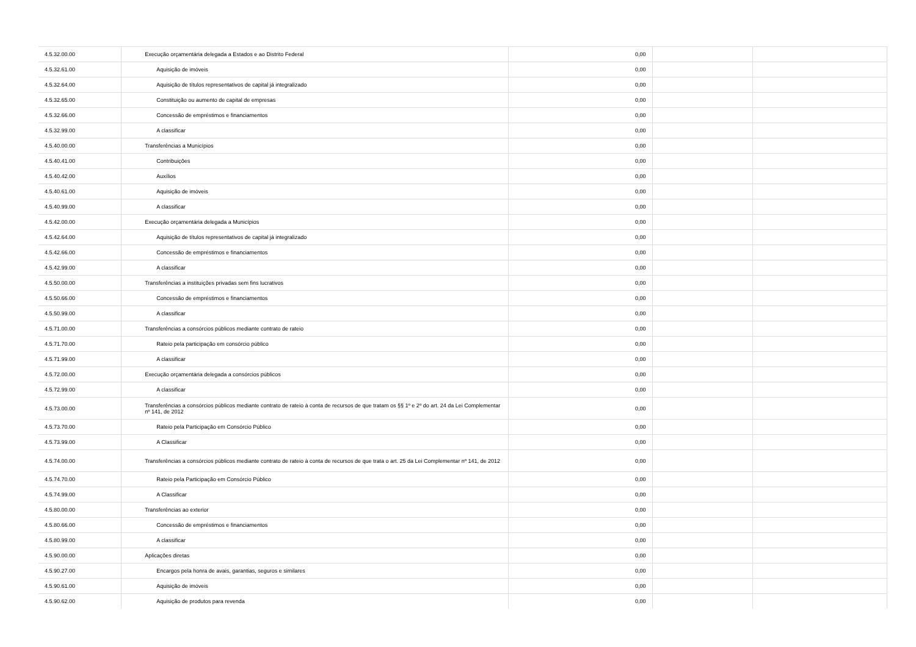| 4.5.32.00.00 | Execução orçamentária delegada a Estados e ao Distrito Federal | 0,00 | | |
| 4.5.32.61.00 | Aquisição de imóveis | 0,00 | | |
| 4.5.32.64.00 | Aquisição de títulos representativos de capital já integralizado | 0,00 | | |
| 4.5.32.65.00 | Constituição ou aumento de capital de empresas | 0,00 | | |
| 4.5.32.66.00 | Concessão de empréstimos e financiamentos | 0,00 | | |
| 4.5.32.99.00 | A classificar | 0,00 | | |
| 4.5.40.00.00 | Transferências a Municípios | 0,00 | | |
| 4.5.40.41.00 | Contribuições | 0,00 | | |
| 4.5.40.42.00 | Auxílios | 0,00 | | |
| 4.5.40.61.00 | Aquisição de imóveis | 0,00 | | |
| 4.5.40.99.00 | A classificar | 0,00 | | |
| 4.5.42.00.00 | Execução orçamentária delegada a Municípios | 0,00 | | |
| 4.5.42.64.00 | Aquisição de títulos representativos de capital já integralizado | 0,00 | | |
| 4.5.42.66.00 | Concessão de empréstimos e financiamentos | 0,00 | | |
| 4.5.42.99.00 | A classificar | 0,00 | | |
| 4.5.50.00.00 | Transferências a instituições privadas sem fins lucrativos | 0,00 | | |
| 4.5.50.66.00 | Concessão de empréstimos e financiamentos | 0,00 | | |
| 4.5.50.99.00 | A classificar | 0,00 | | |
| 4.5.71.00.00 | Transferências a consórcios públicos mediante contrato de rateio | 0,00 | | |
| 4.5.71.70.00 | Rateio pela participação em consórcio público | 0,00 | | |
| 4.5.71.99.00 | A classificar | 0,00 | | |
| 4.5.72.00.00 | Execução orçamentária delegada a consórcios públicos | 0,00 | | |
| 4.5.72.99.00 | A classificar | 0,00 | | |
| 4.5.73.00.00 | Transferências a consórcios públicos mediante contrato de rateio à conta de recursos de que tratam os §§ 1º e 2º do art. 24 da Lei Complementar nº 141, de 2012 | 0,00 | | |
| 4.5.73.70.00 | Rateio pela Participação em Consórcio Público | 0,00 | | |
| 4.5.73.99.00 | A Classificar | 0,00 | | |
| 4.5.74.00.00 | Transferências a consórcios públicos mediante contrato de rateio à conta de recursos de que trata o art. 25 da Lei Complementar nº 141, de 2012 | 0,00 | | |
| 4.5.74.70.00 | Rateio pela Participação em Consórcio Público | 0,00 | | |
| 4.5.74.99.00 | A Classificar | 0,00 | | |
| 4.5.80.00.00 | Transferências ao exterior | 0,00 | | |
| 4.5.80.66.00 | Concessão de empréstimos e financiamentos | 0,00 | | |
| 4.5.80.99.00 | A classificar | 0,00 | | |
| 4.5.90.00.00 | Aplicações diretas | 0,00 | | |
| 4.5.90.27.00 | Encargos pela honra de avais, garantias, seguros e similares | 0,00 | | |
| 4.5.90.61.00 | Aquisição de imóveis | 0,00 | | |
| 4.5.90.62.00 | Aquisição de produtos para revenda | 0,00 | | |